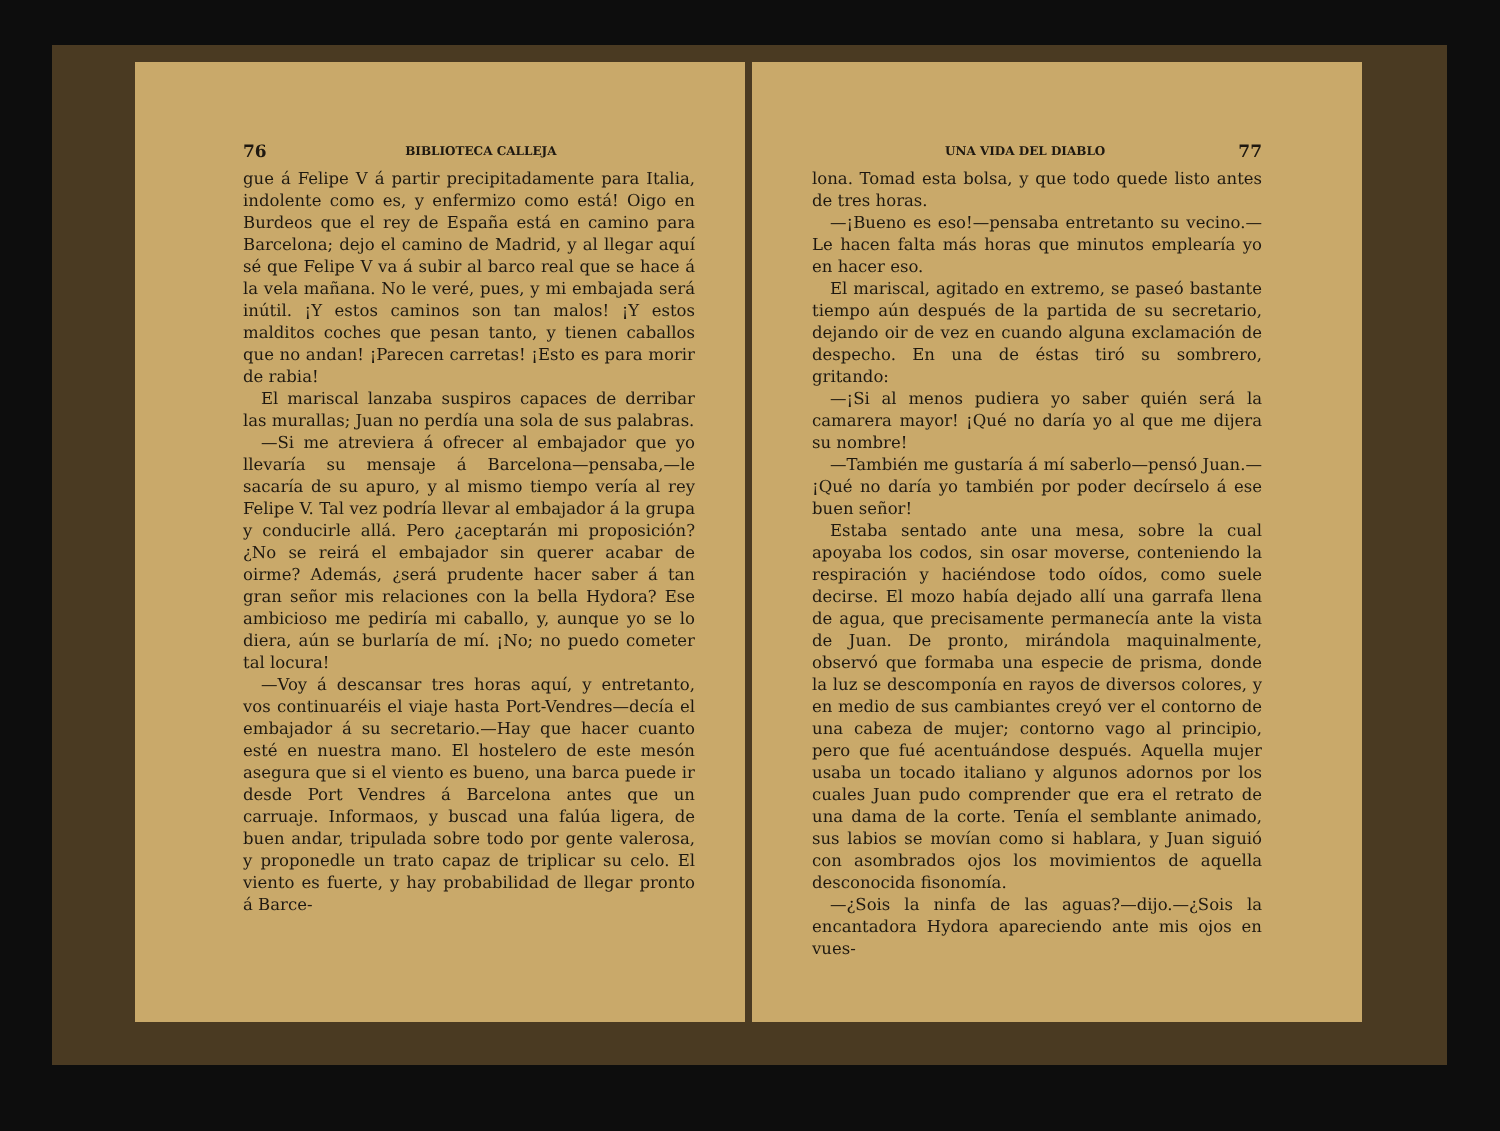76 BIBLIOTECA CALLEJA
gue á Felipe V á partir precipitadamente para Italia, indolente como es, y enfermizo como está! Oigo en Burdeos que el rey de España está en camino para Barcelona; dejo el camino de Madrid, y al llegar aquí sé que Felipe V va á subir al barco real que se hace á la vela mañana. No le veré, pues, y mi embajada será inútil. ¡Y estos caminos son tan malos! ¡Y estos malditos coches que pesan tanto, y tienen caballos que no andan! ¡Parecen carretas! ¡Esto es para morir de rabia!
El mariscal lanzaba suspiros capaces de derribar las murallas; Juan no perdía una sola de sus palabras.
—Si me atreviera á ofrecer al embajador que yo llevaría su mensaje á Barcelona—pensaba,—le sacaría de su apuro, y al mismo tiempo vería al rey Felipe V. Tal vez podría llevar al embajador á la grupa y conducirle allá. Pero ¿aceptarán mi proposición? ¿No se reirá el embajador sin querer acabar de oirme? Además, ¿será prudente hacer saber á tan gran señor mis relaciones con la bella Hydora? Ese ambicioso me pediría mi caballo, y, aunque yo se lo diera, aún se burlaría de mí. ¡No; no puedo cometer tal locura!
—Voy á descansar tres horas aquí, y entretanto, vos continuaréis el viaje hasta Port-Vendres—decía el embajador á su secretario.—Hay que hacer cuanto esté en nuestra mano. El hostelero de este mesón asegura que si el viento es bueno, una barca puede ir desde Port Vendres á Barcelona antes que un carruaje. Informaos, y buscad una falúa ligera, de buen andar, tripulada sobre todo por gente valerosa, y proponedle un trato capaz de triplicar su celo. El viento es fuerte, y hay probabilidad de llegar pronto á Barce-
UNA VIDA DEL DIABLO 77
lona. Tomad esta bolsa, y que todo quede listo antes de tres horas.
—¡Bueno es eso!—pensaba entretanto su vecino.—Le hacen falta más horas que minutos emplearía yo en hacer eso.
El mariscal, agitado en extremo, se paseó bastante tiempo aún después de la partida de su secretario, dejando oir de vez en cuando alguna exclamación de despecho. En una de éstas tiró su sombrero, gritando:
—¡Si al menos pudiera yo saber quién será la camarera mayor! ¡Qué no daría yo al que me dijera su nombre!
—También me gustaría á mí saberlo—pensó Juan.—¡Qué no daría yo también por poder decírselo á ese buen señor!
Estaba sentado ante una mesa, sobre la cual apoyaba los codos, sin osar moverse, conteniendo la respiración y haciéndose todo oídos, como suele decirse. El mozo había dejado allí una garrafa llena de agua, que precisamente permanecía ante la vista de Juan. De pronto, mirándola maquinalmente, observó que formaba una especie de prisma, donde la luz se descomponía en rayos de diversos colores, y en medio de sus cambiantes creyó ver el contorno de una cabeza de mujer; contorno vago al principio, pero que fué acentuándose después. Aquella mujer usaba un tocado italiano y algunos adornos por los cuales Juan pudo comprender que era el retrato de una dama de la corte. Tenía el semblante animado, sus labios se movían como si hablara, y Juan siguió con asombrados ojos los movimientos de aquella desconocida fisonomía.
—¿Sois la ninfa de las aguas?—dijo.—¿Sois la encantadora Hydora apareciendo ante mis ojos en vues-